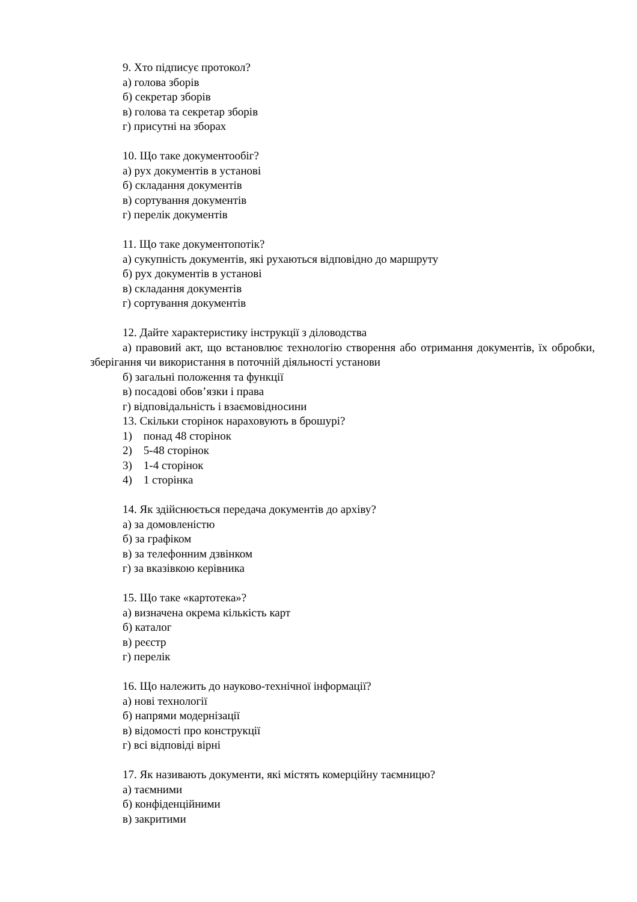9. Хто підписує протокол?
а) голова зборів
б) секретар зборів
в) голова та секретар зборів
г) присутні на зборах
10. Що таке документообіг?
а) рух документів в установі
б) складання документів
в) сортування документів
г) перелік документів
11. Що таке документопотік?
а) сукупність документів, які рухаються відповідно до маршруту
б) рух документів в установі
в) складання документів
г) сортування документів
12. Дайте характеристику інструкції з діловодства
а) правовий акт, що встановлює технологію створення або отримання документів, їх обробки, зберігання чи використання в поточній діяльності установи
б) загальні положення та функції
в) посадові обов’язки і права
г) відповідальність і взаємовідносини
13. Скільки сторінок нараховують в брошурі?
1) понад 48 сторінок
2) 5-48 сторінок
3) 1-4 сторінок
4) 1 сторінка
14. Як здійснюється передача документів до архіву?
а) за домовленістю
б) за графіком
в) за телефонним дзвінком
г) за вказівкою керівника
15. Що таке «картотека»?
а) визначена окрема кількість карт
б) каталог
в) реєстр
г) перелік
16. Що належить до науково-технічної інформації?
а) нові технології
б) напрями модернізації
в) відомості про конструкції
г) всі відповіді вірні
17. Як називають документи, які містять комерційну таємницю?
а) таємними
б) конфіденційними
в) закритими